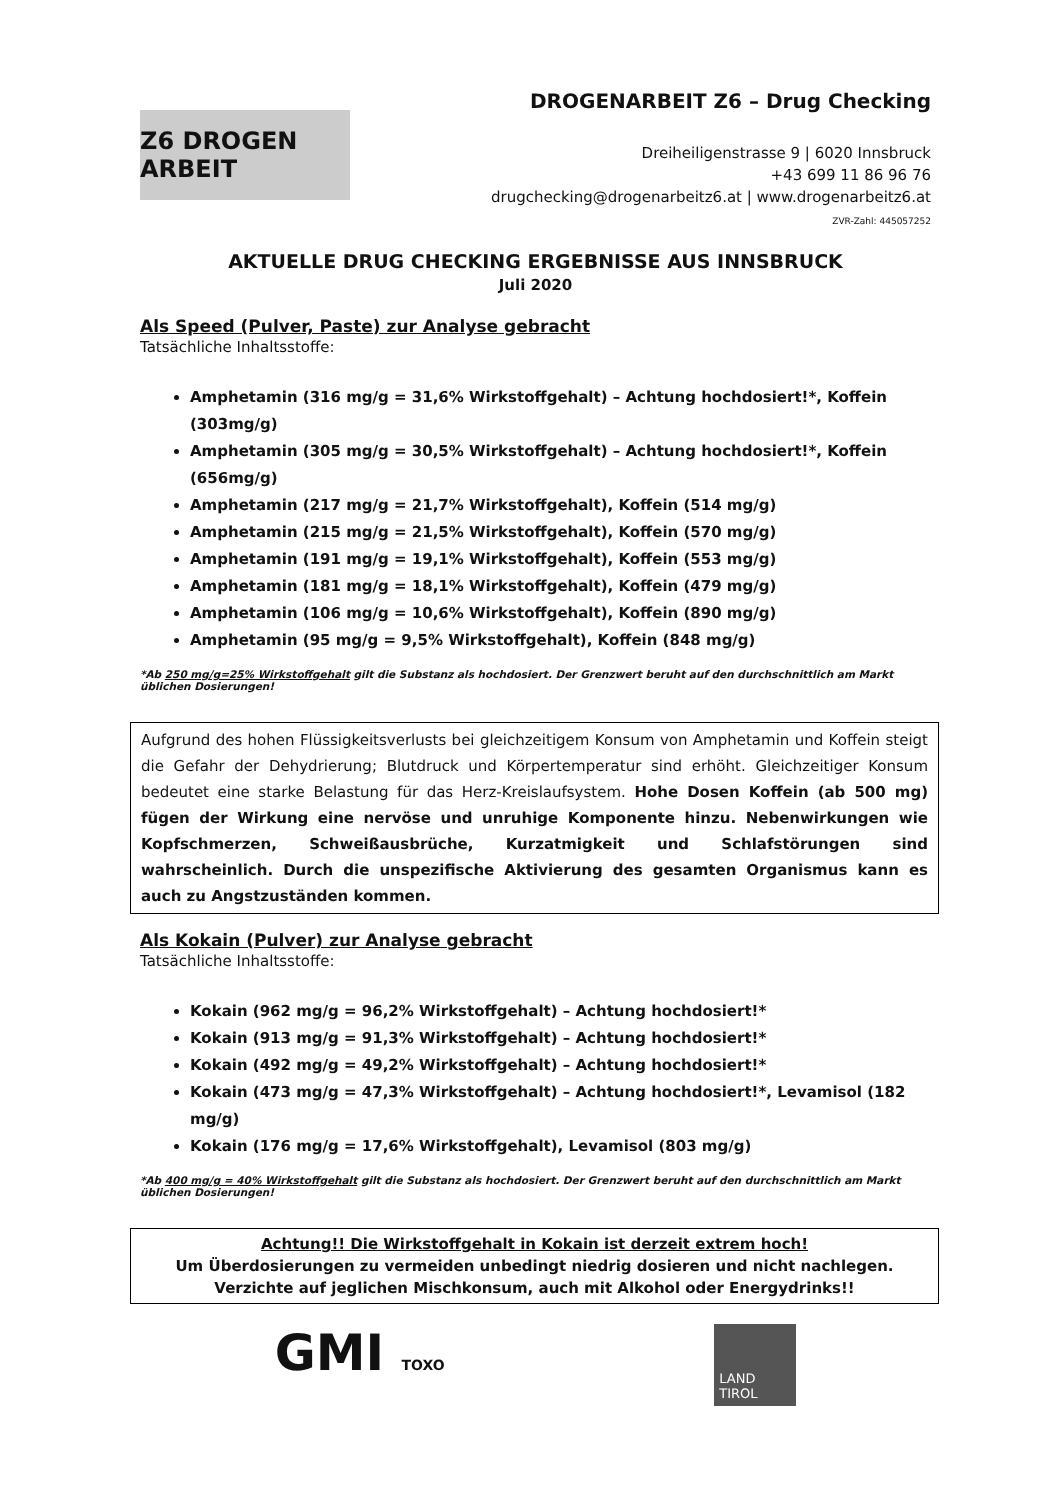Z6 DROGEN ARBEIT
DROGENARBEIT Z6 – Drug Checking
Dreiheiligenstrasse 9 | 6020 Innsbruck
+43 699 11 86 96 76
drugchecking@drogenarbeitz6.at | www.drogenarbeitz6.at
ZVR-Zahl: 445057252
AKTUELLE DRUG CHECKING ERGEBNISSE AUS INNSBRUCK
Juli 2020
Als Speed (Pulver, Paste) zur Analyse gebracht
Tatsächliche Inhaltsstoffe:
Amphetamin (316 mg/g = 31,6% Wirkstoffgehalt) – Achtung hochdosiert!*, Koffein (303mg/g)
Amphetamin (305 mg/g = 30,5% Wirkstoffgehalt) – Achtung hochdosiert!*, Koffein (656mg/g)
Amphetamin (217 mg/g = 21,7% Wirkstoffgehalt), Koffein (514 mg/g)
Amphetamin (215 mg/g = 21,5% Wirkstoffgehalt), Koffein (570 mg/g)
Amphetamin (191 mg/g = 19,1% Wirkstoffgehalt), Koffein (553 mg/g)
Amphetamin (181 mg/g = 18,1% Wirkstoffgehalt), Koffein (479 mg/g)
Amphetamin (106 mg/g = 10,6% Wirkstoffgehalt), Koffein (890 mg/g)
Amphetamin (95 mg/g = 9,5% Wirkstoffgehalt), Koffein (848 mg/g)
*Ab 250 mg/g=25% Wirkstoffgehalt gilt die Substanz als hochdosiert. Der Grenzwert beruht auf den durchschnittlich am Markt üblichen Dosierungen!
Aufgrund des hohen Flüssigkeitsverlusts bei gleichzeitigem Konsum von Amphetamin und Koffein steigt die Gefahr der Dehydrierung; Blutdruck und Körpertemperatur sind erhöht. Gleichzeitiger Konsum bedeutet eine starke Belastung für das Herz-Kreislaufsystem. Hohe Dosen Koffein (ab 500 mg) fügen der Wirkung eine nervöse und unruhige Komponente hinzu. Nebenwirkungen wie Kopfschmerzen, Schweißausbrüche, Kurzatmigkeit und Schlafstörungen sind wahrscheinlich. Durch die unspezifische Aktivierung des gesamten Organismus kann es auch zu Angstzuständen kommen.
Als Kokain (Pulver) zur Analyse gebracht
Tatsächliche Inhaltsstoffe:
Kokain (962 mg/g = 96,2% Wirkstoffgehalt) – Achtung hochdosiert!*
Kokain (913 mg/g = 91,3% Wirkstoffgehalt) – Achtung hochdosiert!*
Kokain (492 mg/g = 49,2% Wirkstoffgehalt) – Achtung hochdosiert!*
Kokain (473 mg/g = 47,3% Wirkstoffgehalt) – Achtung hochdosiert!*, Levamisol (182 mg/g)
Kokain (176 mg/g = 17,6% Wirkstoffgehalt), Levamisol (803 mg/g)
*Ab 400 mg/g = 40% Wirkstoffgehalt gilt die Substanz als hochdosiert. Der Grenzwert beruht auf den durchschnittlich am Markt üblichen Dosierungen!
Achtung!! Die Wirkstoffgehalt in Kokain ist derzeit extrem hoch!
Um Überdosierungen zu vermeiden unbedingt niedrig dosieren und nicht nachlegen. Verzichte auf jeglichen Mischkonsum, auch mit Alkohol oder Energydrinks!!
GMI TOXO
LAND
TIROL